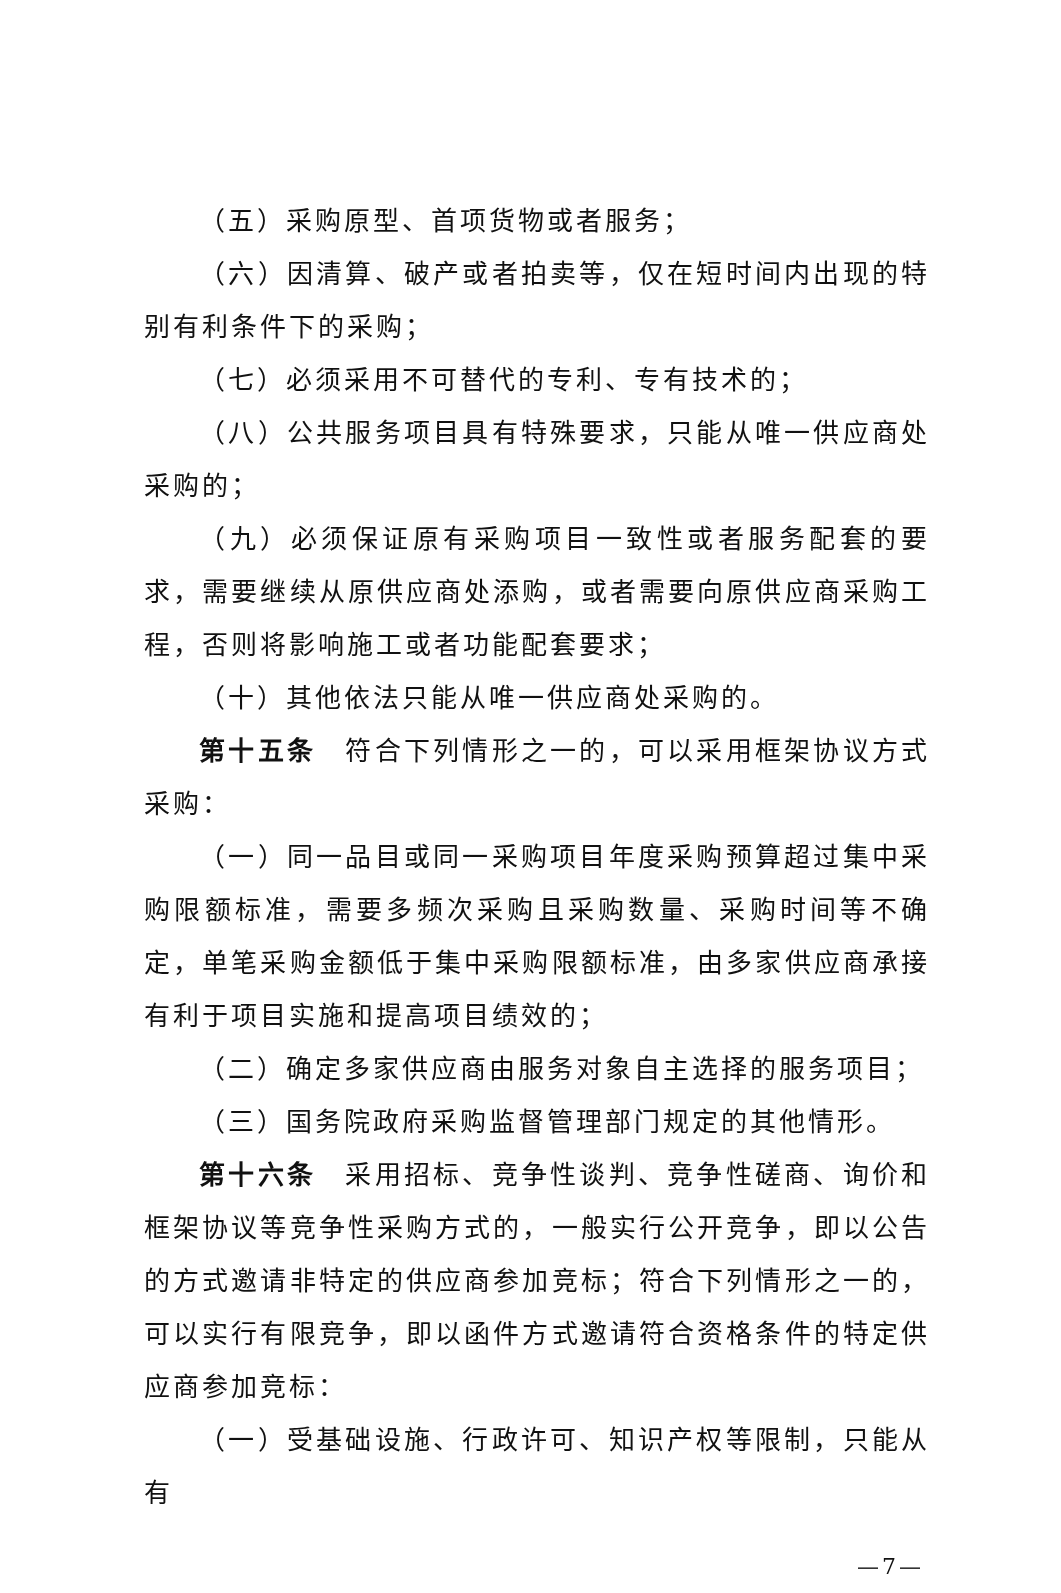（五）采购原型、首项货物或者服务；
（六）因清算、破产或者拍卖等，仅在短时间内出现的特别有利条件下的采购；
（七）必须采用不可替代的专利、专有技术的；
（八）公共服务项目具有特殊要求，只能从唯一供应商处采购的；
（九）必须保证原有采购项目一致性或者服务配套的要求，需要继续从原供应商处添购，或者需要向原供应商采购工程，否则将影响施工或者功能配套要求；
（十）其他依法只能从唯一供应商处采购的。
第十五条　符合下列情形之一的，可以采用框架协议方式采购：
（一）同一品目或同一采购项目年度采购预算超过集中采购限额标准，需要多频次采购且采购数量、采购时间等不确定，单笔采购金额低于集中采购限额标准，由多家供应商承接有利于项目实施和提高项目绩效的；
（二）确定多家供应商由服务对象自主选择的服务项目；
（三）国务院政府采购监督管理部门规定的其他情形。
第十六条　采用招标、竞争性谈判、竞争性磋商、询价和框架协议等竞争性采购方式的，一般实行公开竞争，即以公告的方式邀请非特定的供应商参加竞标；符合下列情形之一的，可以实行有限竞争，即以函件方式邀请符合资格条件的特定供应商参加竞标：
（一）受基础设施、行政许可、知识产权等限制，只能从有
—7—